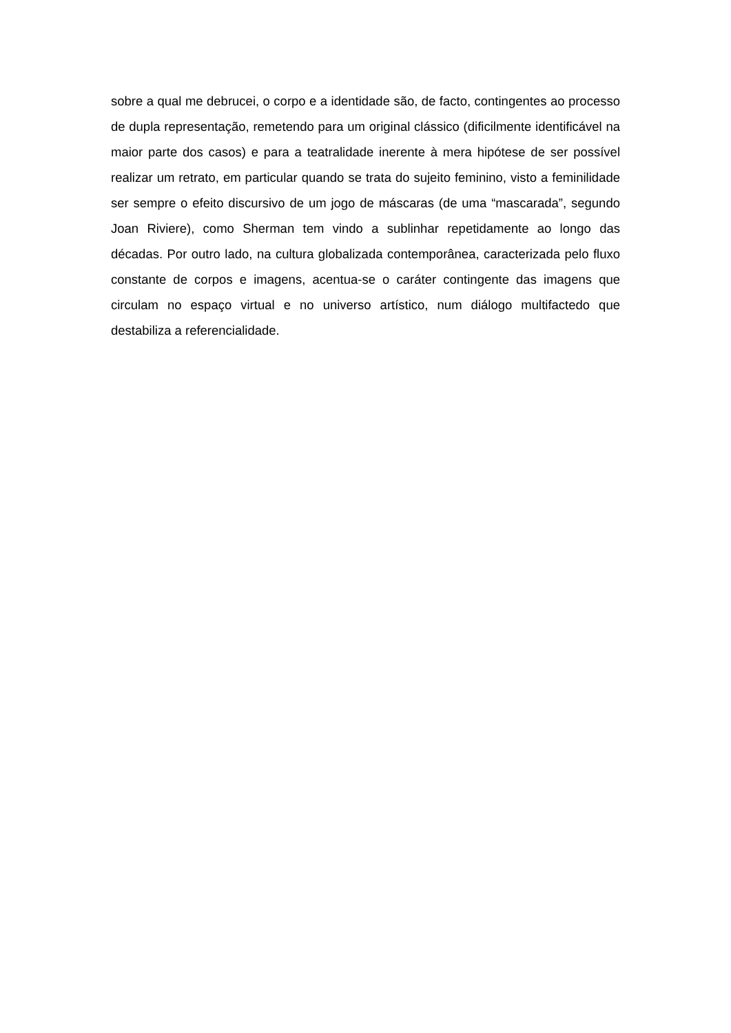sobre a qual me debrucei, o corpo e a identidade são, de facto, contingentes ao processo de dupla representação, remetendo para um original clássico (dificilmente identificável na maior parte dos casos) e para a teatralidade inerente à mera hipótese de ser possível realizar um retrato, em particular quando se trata do sujeito feminino, visto a feminilidade ser sempre o efeito discursivo de um jogo de máscaras (de uma “mascarada”, segundo Joan Riviere), como Sherman tem vindo a sublinhar repetidamente ao longo das décadas. Por outro lado, na cultura globalizada contemporânea, caracterizada pelo fluxo constante de corpos e imagens, acentua-se o caráter contingente das imagens que circulam no espaço virtual e no universo artístico, num diálogo multifactedo que destabiliza a referencialidade.